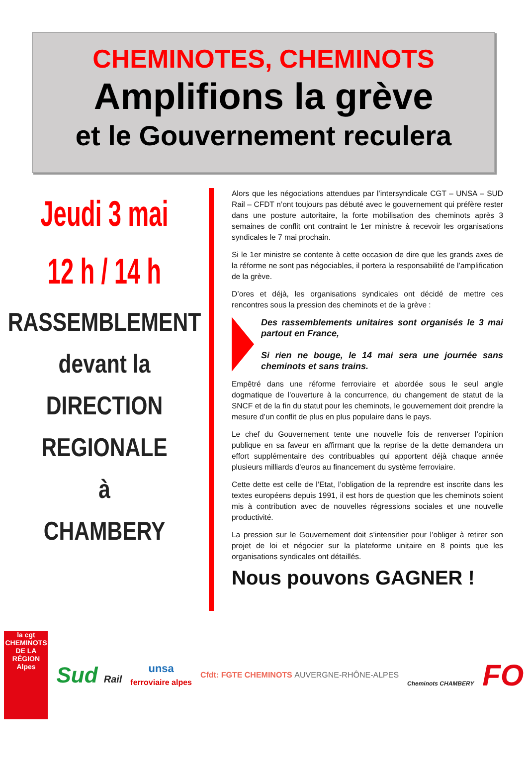CHEMINOTES, CHEMINOTS
Amplifions la grève
et le Gouvernement reculera
Jeudi 3 mai
12 h / 14 h
RASSEMBLEMENT
devant la
DIRECTION
REGIONALE
à
CHAMBERY
Alors que les négociations attendues par l’intersyndicale CGT – UNSA – SUD Rail – CFDT n’ont toujours pas débuté avec le gouvernement qui préfère rester dans une posture autoritaire, la forte mobilisation des cheminots après 3 semaines de conflit ont contraint le 1er ministre à recevoir les organisations syndicales le 7 mai prochain.
Si le 1er ministre se contente à cette occasion de dire que les grands axes de la réforme ne sont pas négociables, il portera la responsabilité de l’amplification de la grève.
D’ores et déjà, les organisations syndicales ont décidé de mettre ces rencontres sous la pression des cheminots et de la grève :
Des rassemblements unitaires sont organisés le 3 mai partout en France,
Si rien ne bouge, le 14 mai sera une journée sans cheminots et sans trains.
Empêtré dans une réforme ferroviaire et abordée sous le seul angle dogmatique de l’ouverture à la concurrence, du changement de statut de la SNCF et de la fin du statut pour les cheminots, le gouvernement doit prendre la mesure d’un conflit de plus en plus populaire dans le pays.
Le chef du Gouvernement tente une nouvelle fois de renverser l’opinion publique en sa faveur en affirmant que la reprise de la dette demandera un effort supplémentaire des contribuables qui apportent déjà chaque année plusieurs milliards d’euros au financement du système ferroviaire.
Cette dette est celle de l’Etat, l’obligation de la reprendre est inscrite dans les textes européens depuis 1991, il est hors de question que les cheminots soient mis à contribution avec de nouvelles régressions sociales et une nouvelle productivité.
La pression sur le Gouvernement doit s’intensifier pour l’obliger à retirer son projet de loi et négocier sur la plateforme unitaire en 8 points que les organisations syndicales ont détaillés.
Nous pouvons GAGNER !
la cgt
CHEMINOTS DE LA RÉGION
Alpes
Sud Rail
unsa
ferroviaire alpes
Cfdt: FGTE CHEMINOTS AUVERGNE-RHÔNE-ALPES
Cheminots CHAMBERY FO